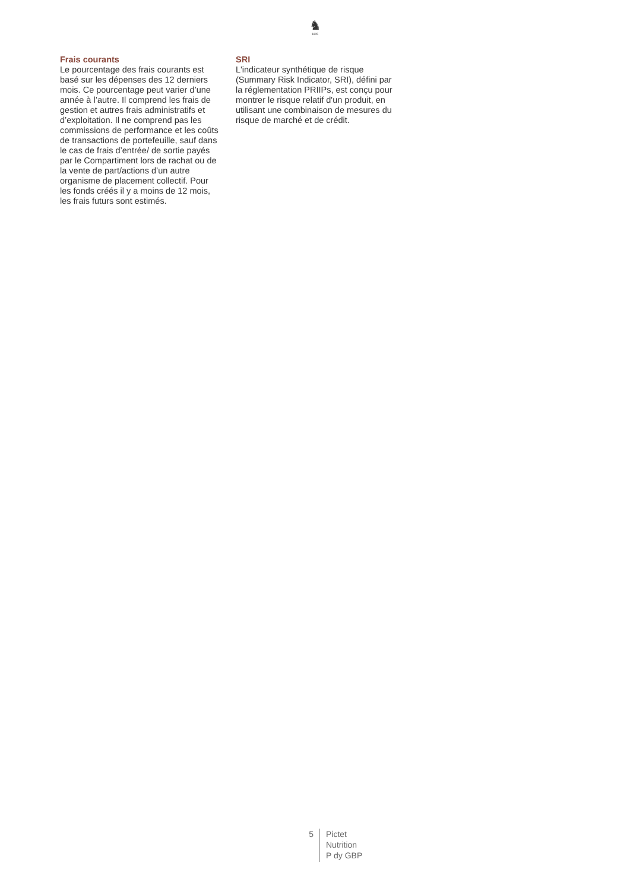♞
1805
Frais courants
Le pourcentage des frais courants est basé sur les dépenses des 12 derniers mois. Ce pourcentage peut varier d’une année à l’autre. Il comprend les frais de gestion et autres frais administratifs et d’exploitation. Il ne comprend pas les commissions de performance et les coûts de transactions de portefeuille, sauf dans le cas de frais d’entrée/ de sortie payés par le Compartiment lors de rachat ou de la vente de part/actions d’un autre organisme de placement collectif. Pour les fonds créés il y a moins de 12 mois, les frais futurs sont estimés.
SRI
L'indicateur synthétique de risque (Summary Risk Indicator, SRI), défini par la réglementation PRIIPs, est conçu pour montrer le risque relatif d'un produit, en utilisant une combinaison de mesures du risque de marché et de crédit.
5
Pictet
Nutrition
P dy GBP